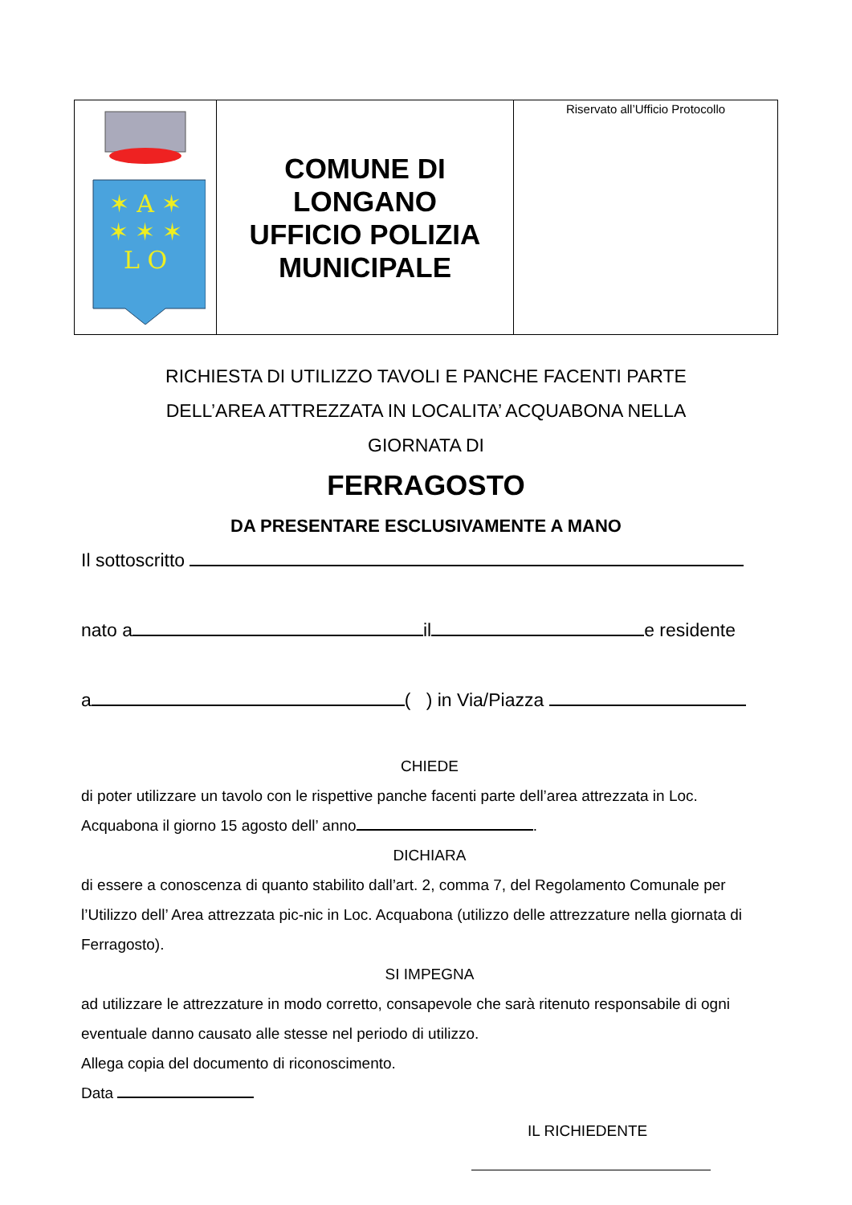| ✶ A ✶ ✶ ✶ ✶ L O | COMUNE DI LONGANO UFFICIO POLIZIA MUNICIPALE | Riservato all’Ufficio Protocollo |
RICHIESTA DI UTILIZZO TAVOLI E PANCHE FACENTI PARTE
DELL’AREA ATTREZZATA IN LOCALITA’ ACQUABONA NELLA
GIORNATA DI
FERRAGOSTO
DA PRESENTARE ESCLUSIVAMENTE A MANO
Il sottoscritto
nato a il e residente
a ( ) in Via/Piazza
CHIEDE
di poter utilizzare un tavolo con le rispettive panche facenti parte dell’area attrezzata in Loc. Acquabona il giorno 15 agosto dell’ anno .
DICHIARA
di essere a conoscenza di quanto stabilito dall’art. 2, comma 7, del Regolamento Comunale per l’Utilizzo dell’ Area attrezzata pic-nic in Loc. Acquabona (utilizzo delle attrezzature nella giornata di Ferragosto).
SI IMPEGNA
ad utilizzare le attrezzature in modo corretto, consapevole che sarà ritenuto responsabile di ogni eventuale danno causato alle stesse nel periodo di utilizzo.
Allega copia del documento di riconoscimento.
Data
IL RICHIEDENTE